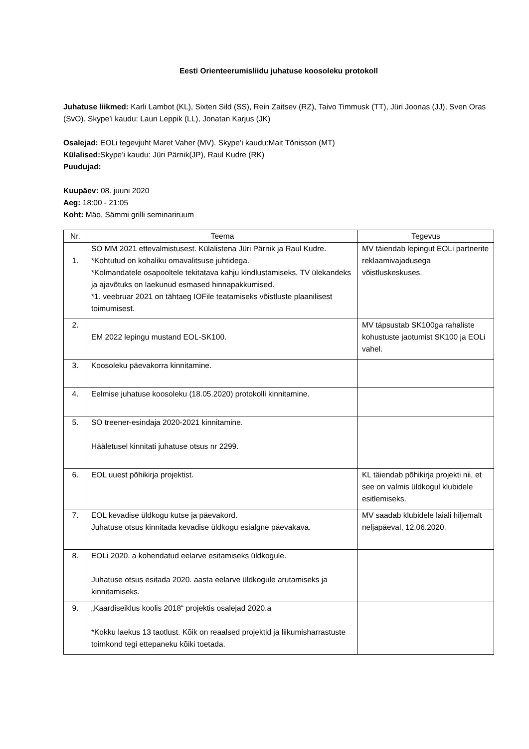Eesti Orienteerumisliidu juhatuse koosoleku protokoll
Juhatuse liikmed: Karli Lambot (KL), Sixten Sild (SS), Rein Zaitsev (RZ), Taivo Timmusk (TT), Jüri Joonas (JJ), Sven Oras (SvO). Skype’i kaudu: Lauri Leppik (LL), Jonatan Karjus (JK)
Osalejad: EOLi tegevjuht Maret Vaher (MV). Skype’i kaudu:Mait Tõnisson (MT)
Külalised: Skype’i kaudu: Jüri Pärnik(JP), Raul Kudre (RK)
Puudujad:
Kuupäev: 08. juuni 2020
Aeg: 18:00 - 21:05
Koht: Mäo, Sämmi grilli seminariruum
| Nr. | Teema | Tegevus |
| --- | --- | --- |
| 1. | SO MM 2021 ettevalmistusest. Külalistena Jüri Pärnik ja Raul Kudre. *Kohtutud on kohaliku omavalitsuse juhtidega. *Kolmandatele osapooltele tekitatava kahju kindlustamiseks, TV ülekandeks ja ajavõtuks on laekunud esmased hinnapakkumised. *1. veebruar 2021 on tähtaeg IOFile teatamiseks võistluste plaanilisest toimumisest. | MV täiendab lepingut EOLi partnerite reklaamivajadusega võistluskeskuses. |
| 2. | EM 2022 lepingu mustand EOL-SK100. | MV täpsustab SK100ga rahaliste kohustuste jaotumist SK100 ja EOLi vahel. |
| 3. | Koosoleku päevakorra kinnitamine. | |
| 4. | Eelmise juhatuse koosoleku (18.05.2020) protokolli kinnitamine. | |
| 5. | SO treener-esindaja 2020-2021 kinnitamine. Hääletusel kinnitati juhatuse otsus nr 2299. | |
| 6. | EOL uuest põhikirja projektist. | KL täiendab põhikirja projekti nii, et see on valmis üldkogul klubidele esitlemiseks. |
| 7. | EOL kevadise üldkogu kutse ja päevakord. Juhatuse otsus kinnitada kevadise üldkogu esialgne päevakava. | MV saadab klubidele laiali hiljemalt neljapäeval, 12.06.2020. |
| 8. | EOLi 2020. a kohendatud eelarve esitamiseks üldkogule. Juhatuse otsus esitada 2020. aasta eelarve üldkogule arutamiseks ja kinnitamiseks. | |
| 9. | „Kaardiseiklus koolis 2018“ projektis osalejad 2020.a *Kokku laekus 13 taotlust. Kõik on reaalsed projektid ja liikumisharrastuste toimkond tegi ettepaneku kõiki toetada. | |